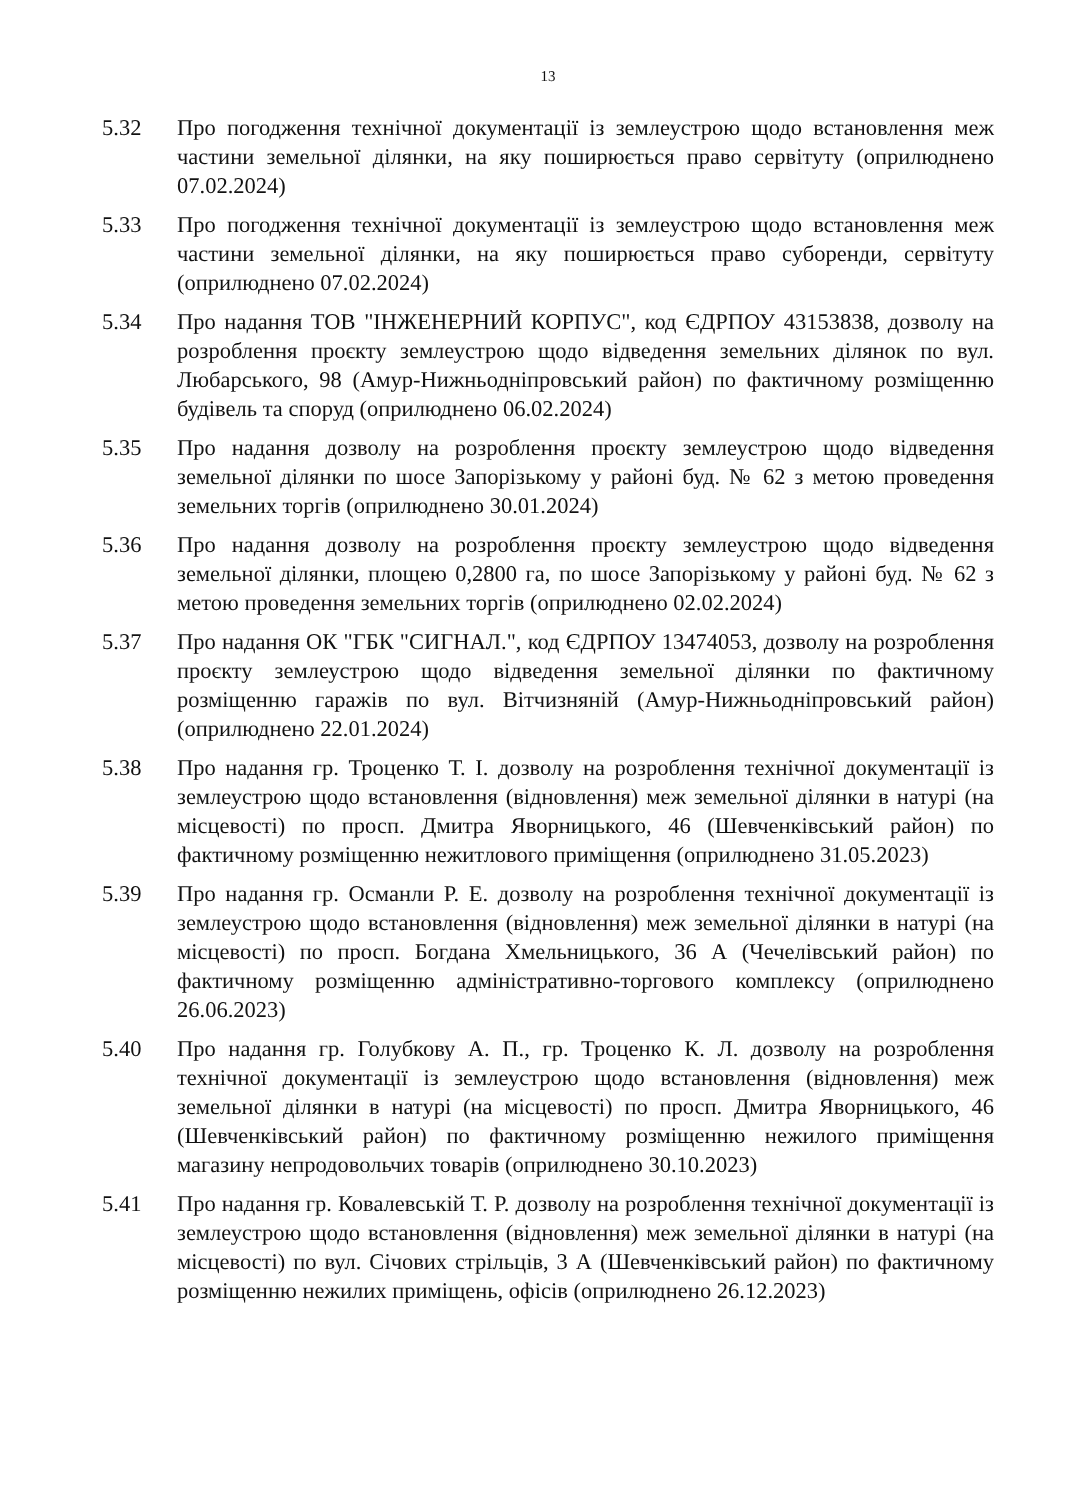13
5.32 Про погодження технічної документації із землеустрою щодо встановлення меж частини земельної ділянки, на яку поширюється право сервітуту (оприлюднено 07.02.2024)
5.33 Про погодження технічної документації із землеустрою щодо встановлення меж частини земельної ділянки, на яку поширюється право суборенди, сервітуту (оприлюднено 07.02.2024)
5.34 Про надання ТОВ "ІНЖЕНЕРНИЙ КОРПУС", код ЄДРПОУ 43153838, дозволу на розроблення проєкту землеустрою щодо відведення земельних ділянок по вул. Любарського, 98 (Амур-Нижньодніпровський район) по фактичному розміщенню будівель та споруд (оприлюднено 06.02.2024)
5.35 Про надання дозволу на розроблення проєкту землеустрою щодо відведення земельної ділянки по шосе Запорізькому у районі буд. № 62 з метою проведення земельних торгів (оприлюднено 30.01.2024)
5.36 Про надання дозволу на розроблення проєкту землеустрою щодо відведення земельної ділянки, площею 0,2800 га, по шосе Запорізькому у районі буд. № 62 з метою проведення земельних торгів (оприлюднено 02.02.2024)
5.37 Про надання ОК "ГБК "СИГНАЛ.", код ЄДРПОУ 13474053, дозволу на розроблення проєкту землеустрою щодо відведення земельної ділянки по фактичному розміщенню гаражів по вул. Вітчизняній (Амур-Нижньодніпровський район) (оприлюднено 22.01.2024)
5.38 Про надання гр. Троценко Т. І. дозволу на розроблення технічної документації із землеустрою щодо встановлення (відновлення) меж земельної ділянки в натурі (на місцевості) по просп. Дмитра Яворницького, 46 (Шевченківський район) по фактичному розміщенню нежитлового приміщення (оприлюднено 31.05.2023)
5.39 Про надання гр. Османли Р. Е. дозволу на розроблення технічної документації із землеустрою щодо встановлення (відновлення) меж земельної ділянки в натурі (на місцевості) по просп. Богдана Хмельницького, 36 А (Чечелівський район) по фактичному розміщенню адміністративно-торгового комплексу (оприлюднено 26.06.2023)
5.40 Про надання гр. Голубкову А. П., гр. Троценко К. Л. дозволу на розроблення технічної документації із землеустрою щодо встановлення (відновлення) меж земельної ділянки в натурі (на місцевості) по просп. Дмитра Яворницького, 46 (Шевченківський район) по фактичному розміщенню нежилого приміщення магазину непродовольчих товарів (оприлюднено 30.10.2023)
5.41 Про надання гр. Ковалевській Т. Р. дозволу на розроблення технічної документації із землеустрою щодо встановлення (відновлення) меж земельної ділянки в натурі (на місцевості) по вул. Січових стрільців, 3 А (Шевченківський район) по фактичному розміщенню нежилих приміщень, офісів (оприлюднено 26.12.2023)